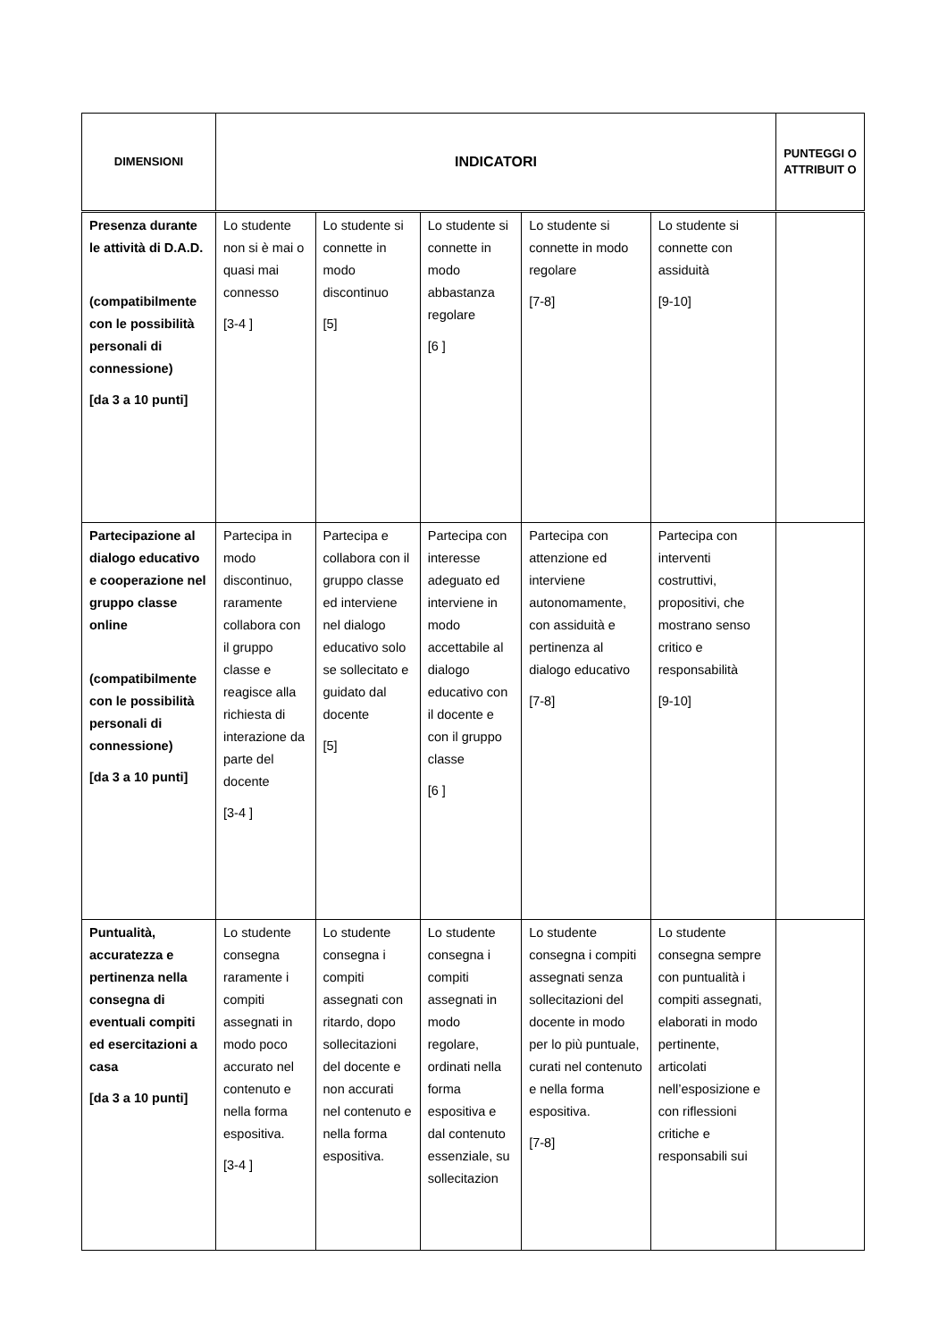| DIMENSIONI | INDICATORI | | | | | PUNTEGGI O ATTRIBUIT O |
| --- | --- | --- | --- | --- | --- | --- |
| Presenza durante le attività di D.A.D. (compatibilmente con le possibilità personali di connessione) [da 3 a 10 punti] | Lo studente non si è mai o quasi mai connesso [3-4 ] | Lo studente si connette in modo discontinuo [5] | Lo studente si connette in modo abbastanza regolare [6 ] | Lo studente si connette in modo regolare [7-8] | Lo studente si connette con assiduità [9-10] | |
| Partecipazione al dialogo educativo e cooperazione nel gruppo classe online (compatibilmente con le possibilità personali di connessione) [da 3 a 10 punti] | Partecipa in modo discontinuo, raramente collabora con il gruppo classe e reagisce alla richiesta di interazione da parte del docente [3-4 ] | Partecipa e collabora con il gruppo classe ed interviene nel dialogo educativo solo se sollecitato e guidato dal docente [5] | Partecipa con interesse adeguato ed interviene in modo accettabile al dialogo educativo con il docente e con il gruppo classe [6 ] | Partecipa con attenzione ed interviene autonomamente, con assiduità e pertinenza al dialogo educativo [7-8] | Partecipa con interventi costruttivi, propositivi, che mostrano senso critico e responsabilità [9-10] | |
| Puntualità, accuratezza e pertinenza nella consegna di eventuali compiti ed esercitazioni a casa [da 3 a 10 punti] | Lo studente consegna raramente i compiti assegnati in modo poco accurato nel contenuto e nella forma espositiva. [3-4 ] | Lo studente consegna i compiti assegnati con ritardo, dopo sollecitazioni del docente e non accurati nel contenuto e nella forma espositiva. | Lo studente consegna i compiti assegnati in modo regolare, ordinati nella forma espositiva e dal contenuto essenziale, su sollecitazion | Lo studente consegna i compiti assegnati senza sollecitazioni del docente in modo per lo più puntuale, curati nel contenuto e nella forma espositiva. [7-8] | Lo studente consegna sempre con puntualità i compiti assegnati, elaborati in modo pertinente, articolati nell’esposizione e con riflessioni critiche e responsabili sui | |